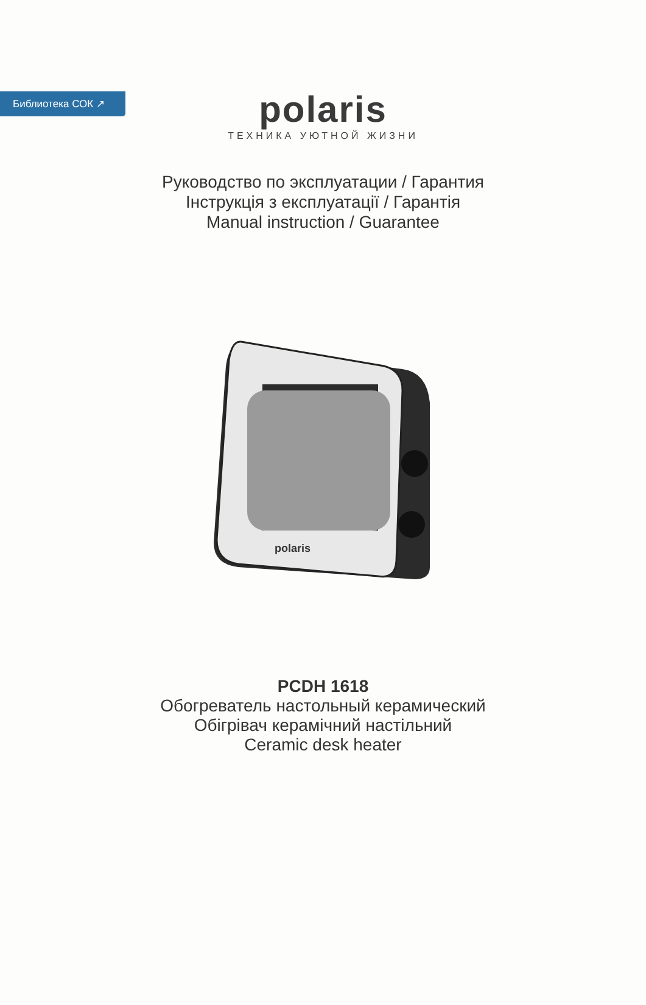Библиотека СОК ↗
polaris
ТЕХНИКА УЮТНОЙ ЖИЗНИ
Руководство по эксплуатации / Гарантия
Інструкція з експлуатації / Гарантія
Manual instruction / Guarantee
polaris
PCDH 1618
Обогреватель настольный керамический
Обігрівач керамічний настільний
Ceramic desk heater